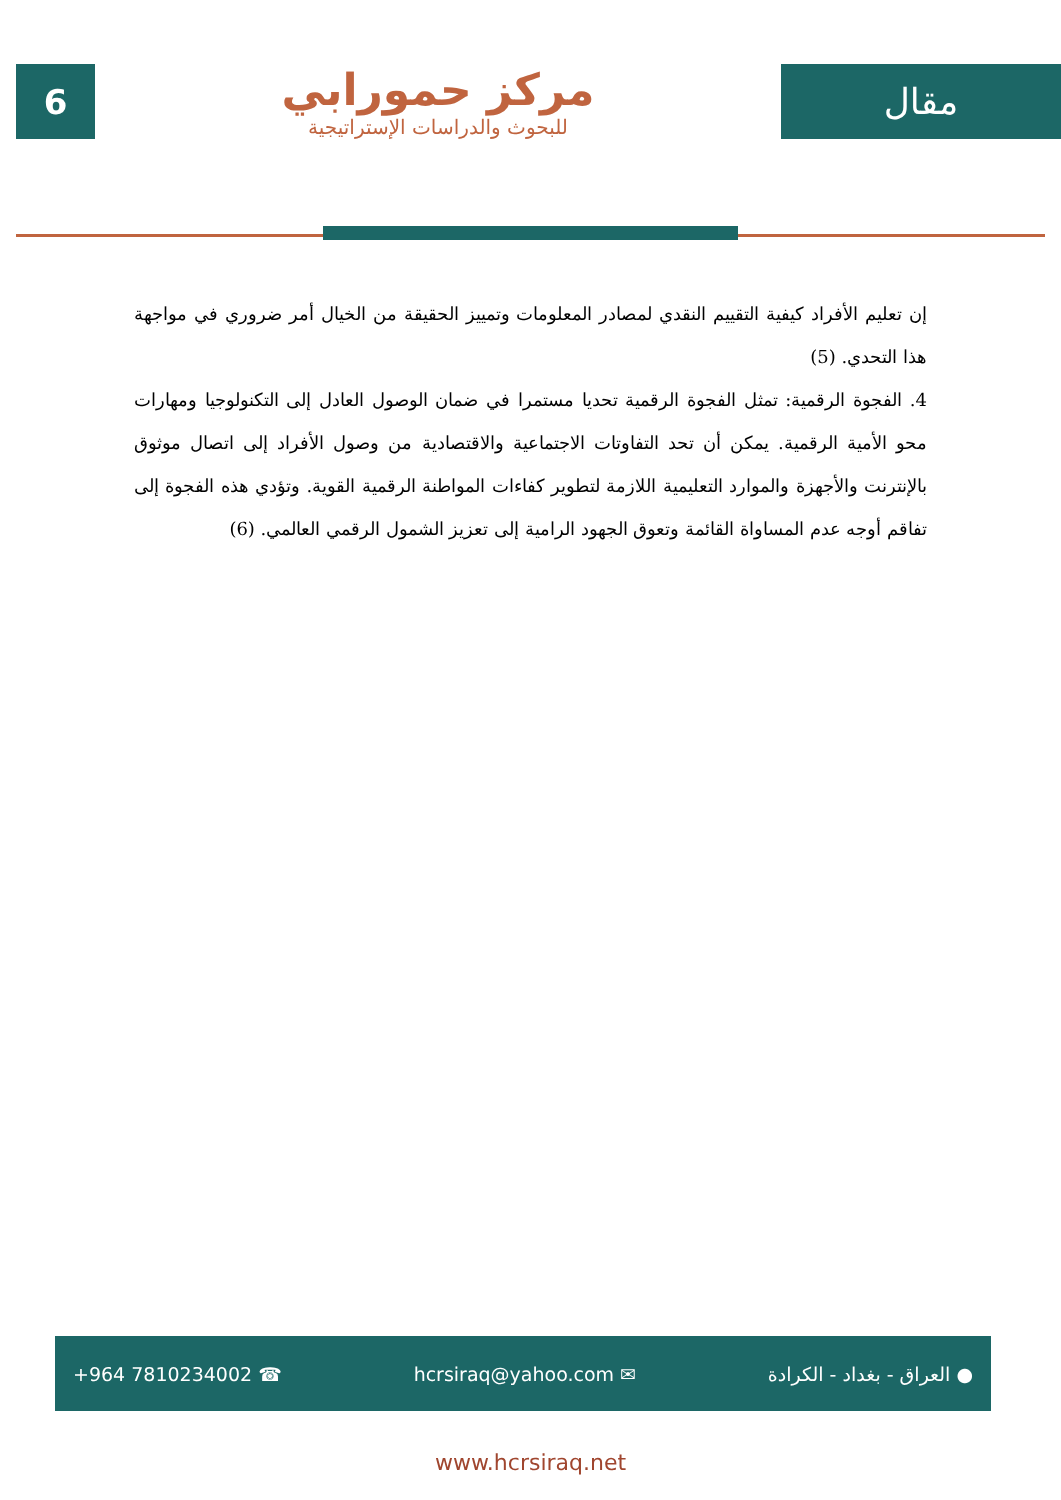6
مركز حمورابي
للبحوث والدراسات الإستراتيجية
مقال
إن تعليم الأفراد كيفية التقييم النقدي لمصادر المعلومات وتمييز الحقيقة من الخيال أمر ضروري في مواجهة هذا التحدي. (5)
4. الفجوة الرقمية: تمثل الفجوة الرقمية تحديا مستمرا في ضمان الوصول العادل إلى التكنولوجيا ومهارات محو الأمية الرقمية. يمكن أن تحد التفاوتات الاجتماعية والاقتصادية من وصول الأفراد إلى اتصال موثوق بالإنترنت والأجهزة والموارد التعليمية اللازمة لتطوير كفاءات المواطنة الرقمية القوية. وتؤدي هذه الفجوة إلى تفاقم أوجه عدم المساواة القائمة وتعوق الجهود الرامية إلى تعزيز الشمول الرقمي العالمي. (6)
+964 7810234002 ☎ hcrsiraq@yahoo.com ✉ ● العراق - بغداد - الكرادة
www.hcrsiraq.net